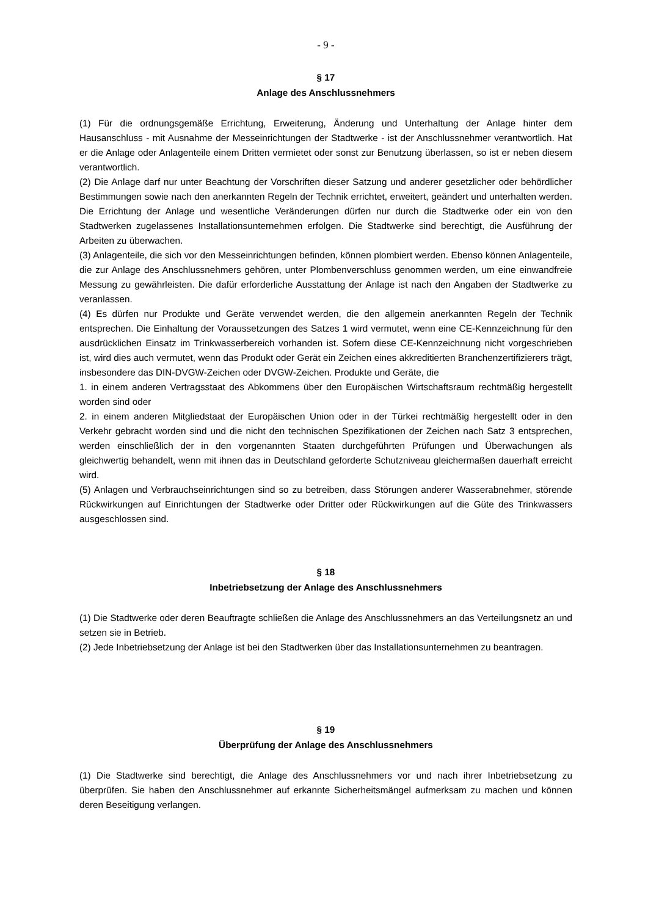- 9 -
§ 17
Anlage des Anschlussnehmers
(1) Für die ordnungsgemäße Errichtung, Erweiterung, Änderung und Unterhaltung der Anlage hinter dem Hausanschluss - mit Ausnahme der Messeinrichtungen der Stadtwerke - ist der Anschlussnehmer verantwortlich. Hat er die Anlage oder Anlagenteile einem Dritten vermietet oder sonst zur Benutzung überlassen, so ist er neben diesem verantwortlich.
(2) Die Anlage darf nur unter Beachtung der Vorschriften dieser Satzung und anderer gesetzlicher oder behördlicher Bestimmungen sowie nach den anerkannten Regeln der Technik errichtet, erweitert, geändert und unterhalten werden. Die Errichtung der Anlage und wesentliche Veränderungen dürfen nur durch die Stadtwerke oder ein von den Stadtwerken zugelassenes Installationsunternehmen erfolgen. Die Stadtwerke sind berechtigt, die Ausführung der Arbeiten zu überwachen.
(3) Anlagenteile, die sich vor den Messeinrichtungen befinden, können plombiert werden. Ebenso können Anlagenteile, die zur Anlage des Anschlussnehmers gehören, unter Plombenverschluss genommen werden, um eine einwandfreie Messung zu gewährleisten. Die dafür erforderliche Ausstattung der Anlage ist nach den Angaben der Stadtwerke zu veranlassen.
(4) Es dürfen nur Produkte und Geräte verwendet werden, die den allgemein anerkannten Regeln der Technik entsprechen. Die Einhaltung der Voraussetzungen des Satzes 1 wird vermutet, wenn eine CE-Kennzeichnung für den ausdrücklichen Einsatz im Trinkwasserbereich vorhanden ist. Sofern diese CE-Kennzeichnung nicht vorgeschrieben ist, wird dies auch vermutet, wenn das Produkt oder Gerät ein Zeichen eines akkreditierten Branchenzertifizierers trägt, insbesondere das DIN-DVGW-Zeichen oder DVGW-Zeichen. Produkte und Geräte, die
1. in einem anderen Vertragsstaat des Abkommens über den Europäischen Wirtschaftsraum rechtmäßig hergestellt worden sind oder
2. in einem anderen Mitgliedstaat der Europäischen Union oder in der Türkei rechtmäßig hergestellt oder in den Verkehr gebracht worden sind und die nicht den technischen Spezifikationen der Zeichen nach Satz 3 entsprechen, werden einschließlich der in den vorgenannten Staaten durchgeführten Prüfungen und Überwachungen als gleichwertig behandelt, wenn mit ihnen das in Deutschland geforderte Schutzniveau gleichermaßen dauerhaft erreicht wird.
(5) Anlagen und Verbrauchseinrichtungen sind so zu betreiben, dass Störungen anderer Wasserabnehmer, störende Rückwirkungen auf Einrichtungen der Stadtwerke oder Dritter oder Rückwirkungen auf die Güte des Trinkwassers ausgeschlossen sind.
§ 18
Inbetriebsetzung der Anlage des Anschlussnehmers
(1) Die Stadtwerke oder deren Beauftragte schließen die Anlage des Anschlussnehmers an das Verteilungsnetz an und setzen sie in Betrieb.
(2) Jede Inbetriebsetzung der Anlage ist bei den Stadtwerken über das Installationsunternehmen zu beantragen.
§ 19
Überprüfung der Anlage des Anschlussnehmers
(1) Die Stadtwerke sind berechtigt, die Anlage des Anschlussnehmers vor und nach ihrer Inbetriebsetzung zu überprüfen. Sie haben den Anschlussnehmer auf erkannte Sicherheitsmängel aufmerksam zu machen und können deren Beseitigung verlangen.